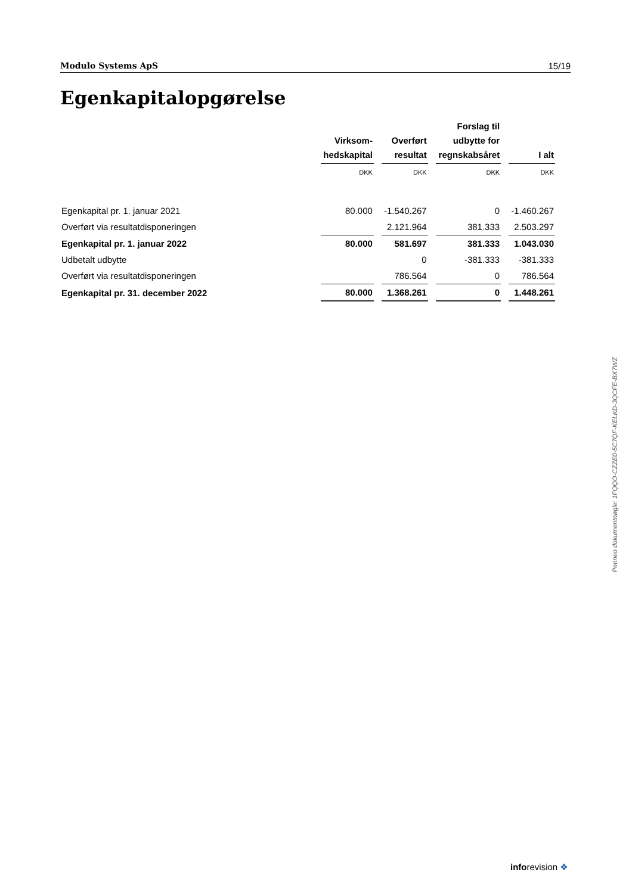Modulo Systems ApS 15/19
Egenkapitalopgørelse
| | Virksom- hedskapital | Overført resultat | Forslag til udbytte for regnskabsåret | I alt |
| --- | --- | --- | --- | --- |
| | DKK | DKK | DKK | DKK |
| Egenkapital pr. 1. januar 2021 | 80.000 | -1.540.267 | 0 | -1.460.267 |
| Overført via resultatdisponeringen | | 2.121.964 | 381.333 | 2.503.297 |
| Egenkapital pr. 1. januar 2022 | 80.000 | 581.697 | 381.333 | 1.043.030 |
| Udbetalt udbytte | | 0 | -381.333 | -381.333 |
| Overført via resultatdisponeringen | | 786.564 | 0 | 786.564 |
| Egenkapital pr. 31. december 2022 | 80.000 | 1.368.261 | 0 | 1.448.261 |
Penneo dokumentnøgle: 1FQQO-CZZE0-5C7QF-KELKD-3QCFE-BX7WZ
inforevision ❖